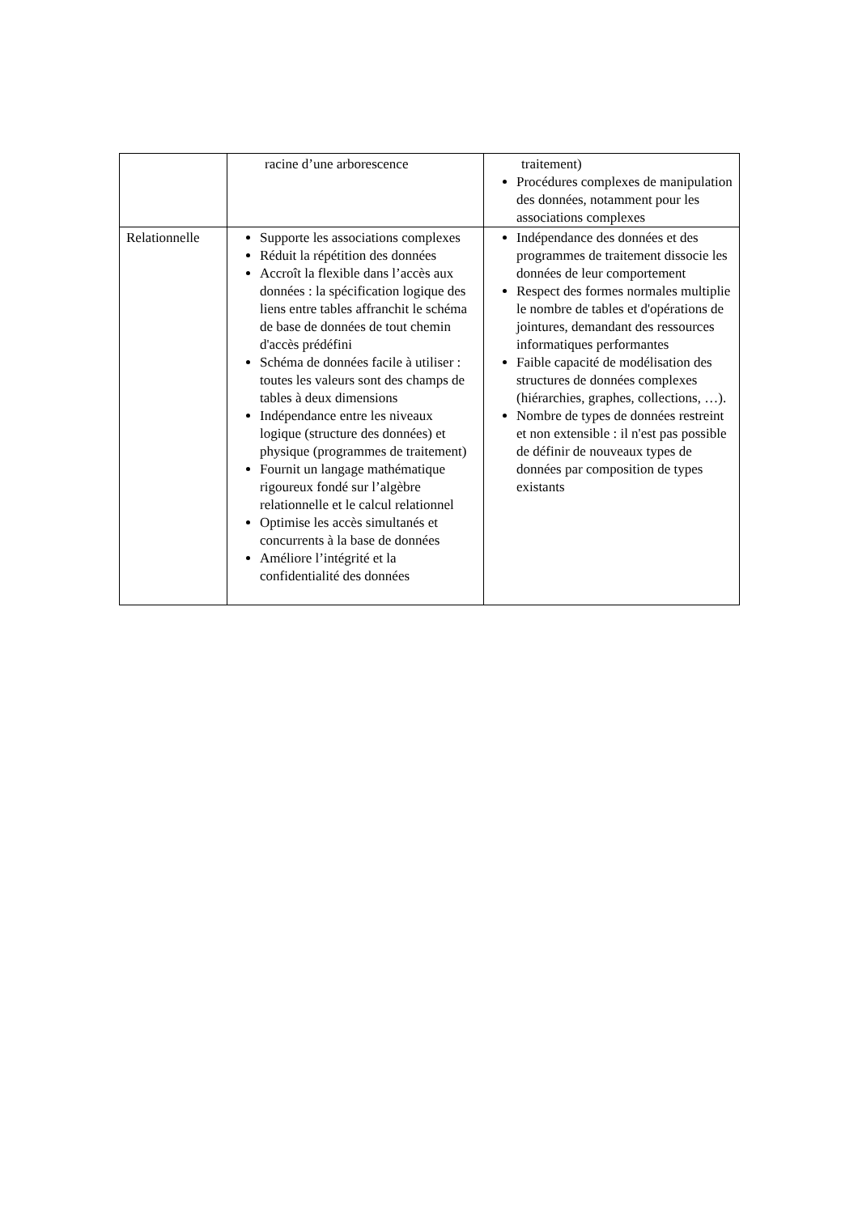| | racine d’une arborescence | traitement) Procédures complexes de manipulation des données, notamment pour les associations complexes |
| Relationnelle | Supporte les associations complexes Réduit la répétition des données Accroît la flexible dans l’accès aux données : la spécification logique des liens entre tables affranchit le schéma de base de données de tout chemin d'accès prédéfini Schéma de données facile à utiliser : toutes les valeurs sont des champs de tables à deux dimensions Indépendance entre les niveaux logique (structure des données) et physique (programmes de traitement) Fournit un langage mathématique rigoureux fondé sur l’algèbre relationnelle et le calcul relationnel Optimise les accès simultanés et concurrents à la base de données Améliore l’intégrité et la confidentialité des données | Indépendance des données et des programmes de traitement dissocie les données de leur comportement Respect des formes normales multiplie le nombre de tables et d'opérations de jointures, demandant des ressources informatiques performantes Faible capacité de modélisation des structures de données complexes (hiérarchies, graphes, collections, …). Nombre de types de données restreint et non extensible : il n'est pas possible de définir de nouveaux types de données par composition de types existants |